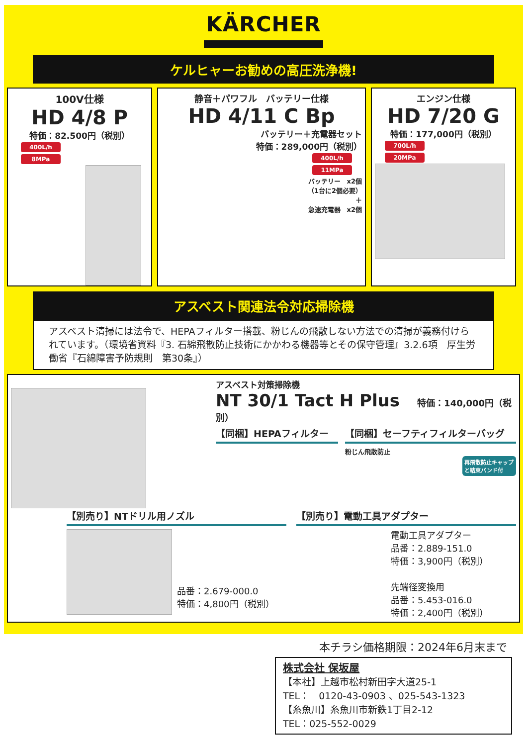KÄRCHER
ケルヒャーお勧めの高圧洗浄機!
100V仕様
HD 4/8 P
特価：82.500円（税別）
400L/h
8MPa
静音＋パワフル　バッテリー仕様
HD 4/11 C Bp
バッテリー＋充電器セット
特価：289,000円（税別）
400L/h
11MPa
バッテリー　x2個
（1台に2個必要）
＋
急速充電器　x2個
エンジン仕様
HD 7/20 G
特価：177,000円（税別）
700L/h
20MPa
アスベスト関連法令対応掃除機
アスベスト清掃には法令で、HEPAフィルター搭載、粉じんの飛散しない方法での清掃が義務付けられています。（環境省資料『3. 石綿飛散防止技術にかかわる機器等とその保守管理』3.2.6項　厚生労働省『石綿障害予防規則　第30条』）
アスベスト対策掃除機
NT 30/1 Tact H Plus 特価：140,000円（税別）
【同梱】HEPAフィルター 【同梱】セーフティフィルターバッグ
粉じん飛散防止
再飛散防止キャップと結束バンド付
【別売り】NTドリル用ノズル
品番：2.679-000.0
特価：4,800円（税別）
【別売り】電動工具アダプター
電動工具アダプター
品番：2.889-151.0
特価：3,900円（税別）
先端径変換用
品番：5.453-016.0
特価：2,400円（税別）
本チラシ価格期限：2024年6月末まで
株式会社 保坂屋
【本社】上越市松村新田字大道25-1
TEL：　0120-43-0903 、025-543-1323
【糸魚川】糸魚川市新鉄1丁目2-12
TEL：025-552-0029